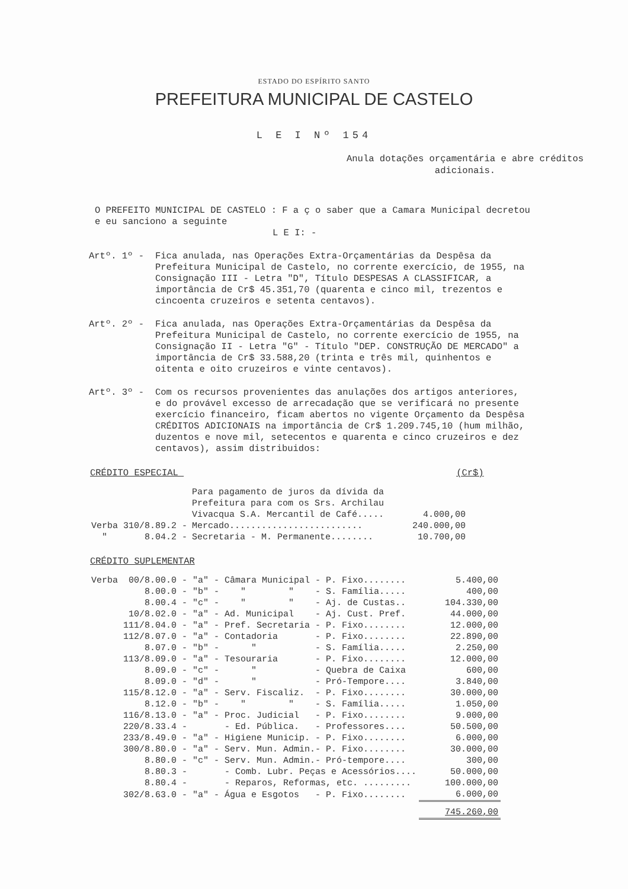ESTADO DO ESPÍRITO SANTO
PREFEITURA MUNICIPAL DE CASTELO
L E I Nº 154
Anula dotações orçamentária e abre créditos adicionais.
O PREFEITO MUNICIPAL DE CASTELO : F a ç o saber que a Camara Municipal decretou e eu sanciono a seguinte
L E I: -
Artº. 1º - Fica anulada, nas Operações Extra-Orçamentárias da Despêsa da Prefeitura Municipal de Castelo, no corrente exercício, de 1955, na Consignação III - Letra "D", Título DESPESAS A CLASSIFICAR, a importância de Cr$ 45.351,70 (quarenta e cinco mil, trezentos e cincoenta cruzeiros e setenta centavos).
Artº. 2º - Fica anulada, nas Operações Extra-Orçamentárias da Despêsa da Prefeitura Municipal de Castelo, no corrente exercício de 1955, na Consignação II - Letra "G" - Título "DEP. CONSTRUÇÃO DE MERCADO" a importância de Cr$ 33.588,20 (trinta e três mil, quinhentos e oitenta e oito cruzeiros e vinte centavos).
Artº. 3º - Com os recursos provenientes das anulações dos artigos anteriores, e do provável excesso de arrecadação que se verificará no presente exercício financeiro, ficam abertos no vigente Orçamento da Despêsa CRÉDITOS ADICIONAIS na importância de Cr$ 1.209.745,10 (hum milhão, duzentos e nove mil, setecentos e quarenta e cinco cruzeiros e dez centavos), assim distribuidos:
CRÉDITO ESPECIAL (Cr$)
| | Para pagamento de juros da dívida da Prefeitura para com os Srs. Archilau Vivacqua S.A. Mercantil de Café..... | 4.000,00 |
| Verba 310/8.89.2 - | Mercado......................... | 240.000,00 |
| " 8.04.2 - | Secretaria - M. Permanente........ | 10.700,00 |
CRÉDITO SUPLEMENTAR
| Verba 00/8.00.0 - "a" - Câmara Municipal - P. Fixo........ | 5.400,00 |
| 8.00.0 - "b" - " " - S. Família..... | 400,00 |
| 8.00.4 - "c" - " " - Aj. de Custas.. | 104.330,00 |
| 10/8.02.0 - "a" - Ad. Municipal - Aj. Cust. Pref. | 44.000,00 |
| 111/8.04.0 - "a" - Pref. Secretaria - P. Fixo........ | 12.000,00 |
| 112/8.07.0 - "a" - Contadoria - P. Fixo........ | 22.890,00 |
| 8.07.0 - "b" - " - S. Família..... | 2.250,00 |
| 113/8.09.0 - "a" - Tesouraria - P. Fixo........ | 12.000,00 |
| 8.09.0 - "c" - " - Quebra de Caixa | 600,00 |
| 8.09.0 - "d" - " - Pró-Tempore.... | 3.840,00 |
| 115/8.12.0 - "a" - Serv. Fiscaliz. - P. Fixo........ | 30.000,00 |
| 8.12.0 - "b" - " " - S. Família..... | 1.050,00 |
| 116/8.13.0 - "a" - Proc. Judicial - P. Fixo........ | 9.000,00 |
| 220/8.33.4 - - Ed. Pública. - Professores.... | 50.500,00 |
| 233/8.49.0 - "a" - Higiene Municip. - P. Fixo........ | 6.000,00 |
| 300/8.80.0 - "a" - Serv. Mun. Admin.- P. Fixo........ | 30.000,00 |
| 8.80.0 - "c" - Serv. Mun. Admin.- Pró-tempore.... | 300,00 |
| 8.80.3 - - Comb. Lubr. Peças e Acessórios.... | 50.000,00 |
| 8.80.4 - - Reparos, Reformas, etc. ......... | 100.000,00 |
| 302/8.63.0 - "a" - Água e Esgotos - P. Fixo........ | 6.000,00 |
| | 745.260,00 |